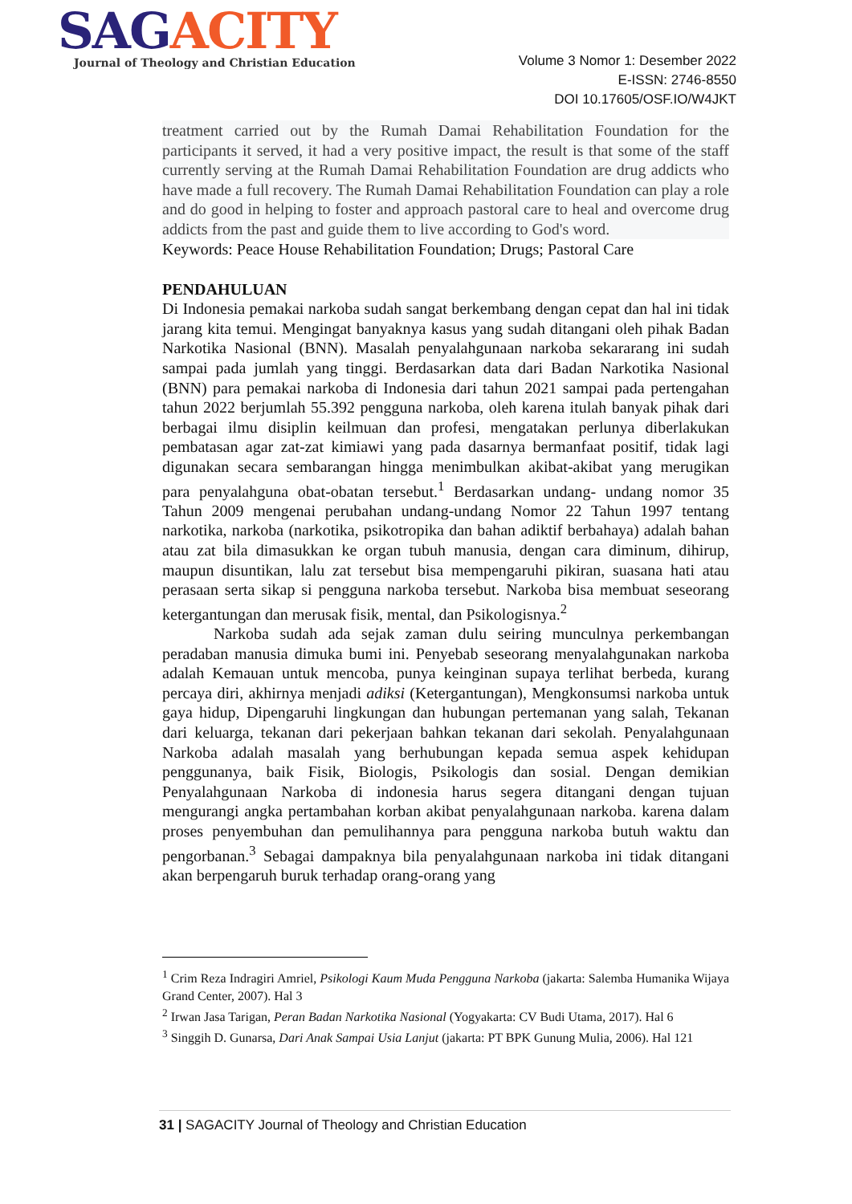SAG ACITY
Journal of Theology and Christian Education
Volume 3 Nomor 1: Desember 2022
E-ISSN: 2746-8550
DOI 10.17605/OSF.IO/W4JKT
treatment carried out by the Rumah Damai Rehabilitation Foundation for the participants it served, it had a very positive impact, the result is that some of the staff currently serving at the Rumah Damai Rehabilitation Foundation are drug addicts who have made a full recovery. The Rumah Damai Rehabilitation Foundation can play a role and do good in helping to foster and approach pastoral care to heal and overcome drug addicts from the past and guide them to live according to God's word.
Keywords: Peace House Rehabilitation Foundation; Drugs; Pastoral Care
PENDAHULUAN
Di Indonesia pemakai narkoba sudah sangat berkembang dengan cepat dan hal ini tidak jarang kita temui. Mengingat banyaknya kasus yang sudah ditangani oleh pihak Badan Narkotika Nasional (BNN). Masalah penyalahgunaan narkoba sekararang ini sudah sampai pada jumlah yang tinggi. Berdasarkan data dari Badan Narkotika Nasional (BNN) para pemakai narkoba di Indonesia dari tahun 2021 sampai pada pertengahan tahun 2022 berjumlah 55.392 pengguna narkoba, oleh karena itulah banyak pihak dari berbagai ilmu disiplin keilmuan dan profesi, mengatakan perlunya diberlakukan pembatasan agar zat-zat kimiawi yang pada dasarnya bermanfaat positif, tidak lagi digunakan secara sembarangan hingga menimbulkan akibat-akibat yang merugikan para penyalahguna obat-obatan tersebut.<sup>1</sup> Berdasarkan undang- undang nomor 35 Tahun 2009 mengenai perubahan undang-undang Nomor 22 Tahun 1997 tentang narkotika, narkoba (narkotika, psikotropika dan bahan adiktif berbahaya) adalah bahan atau zat bila dimasukkan ke organ tubuh manusia, dengan cara diminum, dihirup, maupun disuntikan, lalu zat tersebut bisa mempengaruhi pikiran, suasana hati atau perasaan serta sikap si pengguna narkoba tersebut. Narkoba bisa membuat seseorang ketergantungan dan merusak fisik, mental, dan Psikologisnya.<sup>2</sup>
Narkoba sudah ada sejak zaman dulu seiring munculnya perkembangan peradaban manusia dimuka bumi ini. Penyebab seseorang menyalahgunakan narkoba adalah Kemauan untuk mencoba, punya keinginan supaya terlihat berbeda, kurang percaya diri, akhirnya menjadi adiksi (Ketergantungan), Mengkonsumsi narkoba untuk gaya hidup, Dipengaruhi lingkungan dan hubungan pertemanan yang salah, Tekanan dari keluarga, tekanan dari pekerjaan bahkan tekanan dari sekolah. Penyalahgunaan Narkoba adalah masalah yang berhubungan kepada semua aspek kehidupan penggunanya, baik Fisik, Biologis, Psikologis dan sosial. Dengan demikian Penyalahgunaan Narkoba di indonesia harus segera ditangani dengan tujuan mengurangi angka pertambahan korban akibat penyalahgunaan narkoba. karena dalam proses penyembuhan dan pemulihannya para pengguna narkoba butuh waktu dan pengorbanan.<sup>3</sup> Sebagai dampaknya bila penyalahgunaan narkoba ini tidak ditangani akan berpengaruh buruk terhadap orang-orang yang
<sup>1</sup> Crim Reza Indragiri Amriel, Psikologi Kaum Muda Pengguna Narkoba (jakarta: Salemba Humanika Wijaya Grand Center, 2007). Hal 3
<sup>2</sup> Irwan Jasa Tarigan, Peran Badan Narkotika Nasional (Yogyakarta: CV Budi Utama, 2017). Hal 6
<sup>3</sup> Singgih D. Gunarsa, Dari Anak Sampai Usia Lanjut (jakarta: PT BPK Gunung Mulia, 2006). Hal 121
31 | SAGACITY Journal of Theology and Christian Education